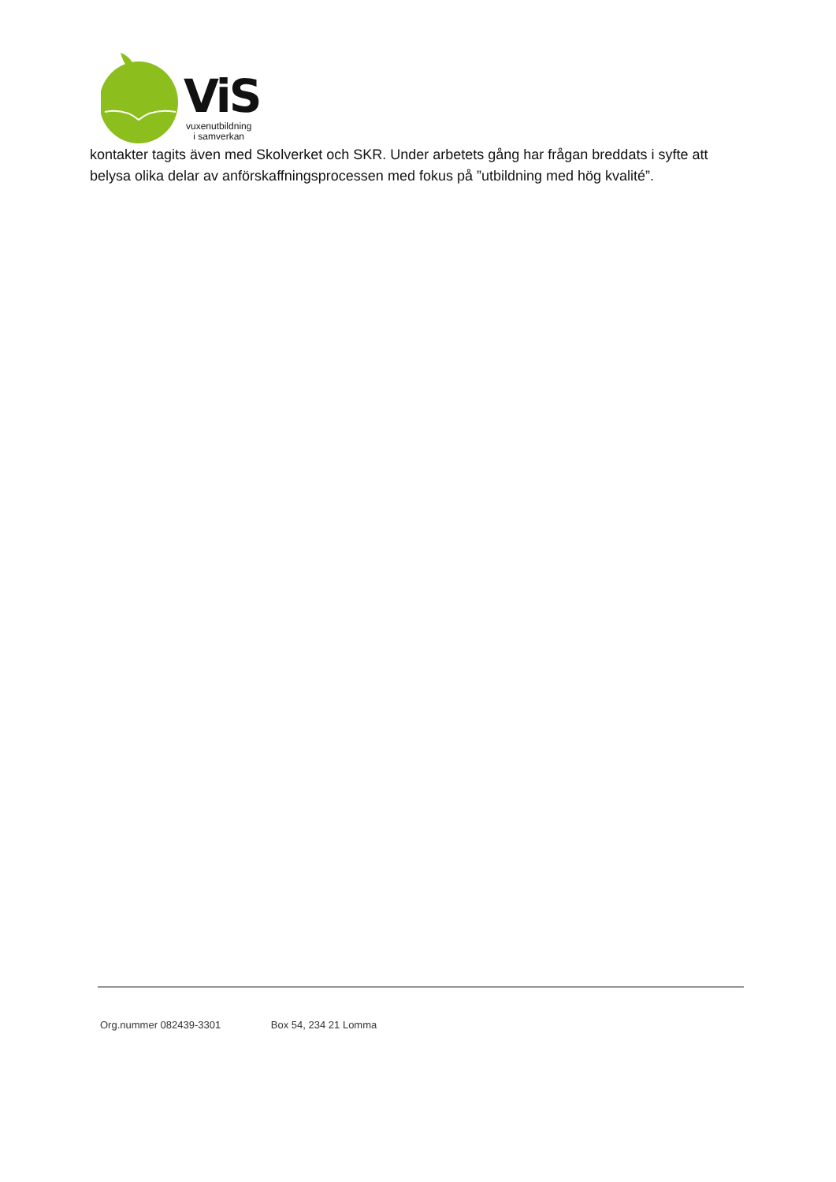ViS
vuxenutbildning
i samverkan
kontakter tagits även med Skolverket och SKR. Under arbetets gång har frågan breddats i syfte att belysa olika delar av anförskaffningsprocessen med fokus på ”utbildning med hög kvalité”.
Org.nummer 082439-3301 Box 54, 234 21 Lomma